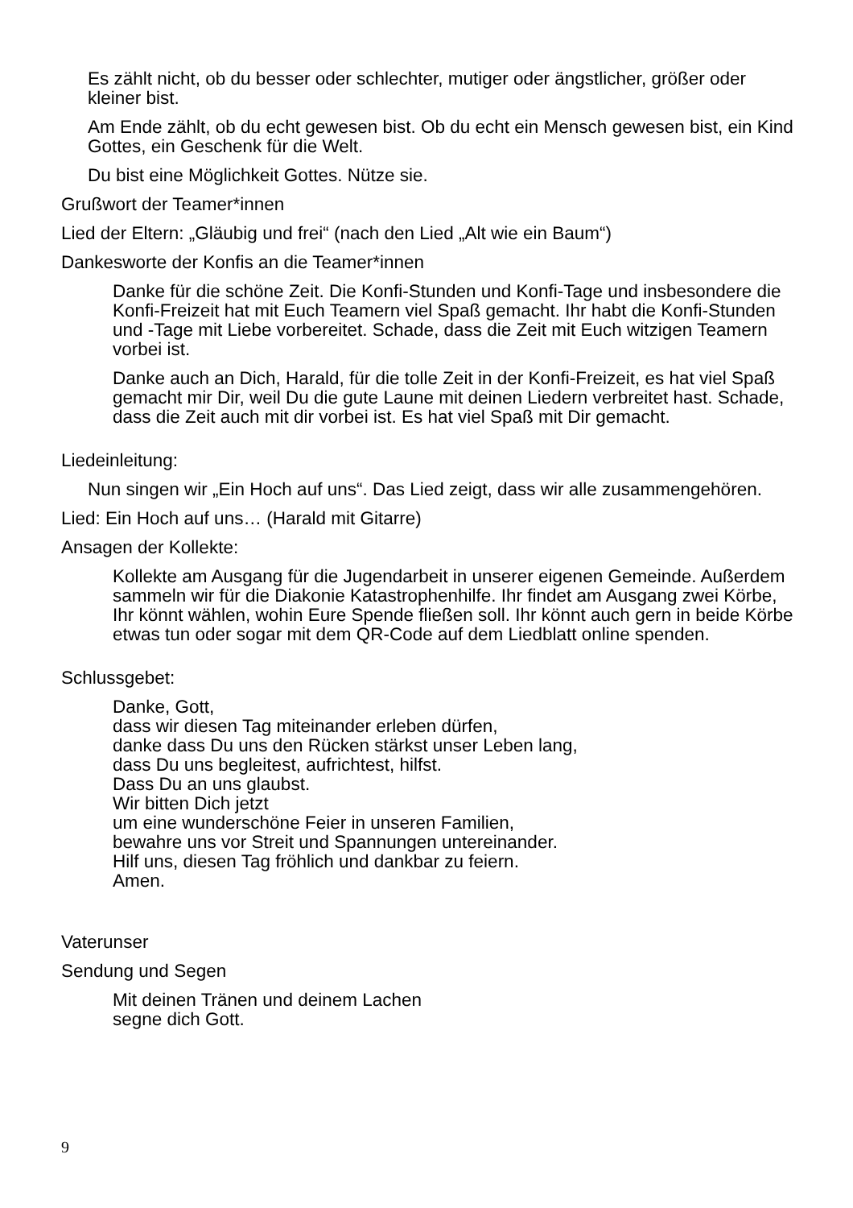Es zählt nicht, ob du besser oder schlechter, mutiger oder ängstlicher, größer oder kleiner bist.
Am Ende zählt, ob du echt gewesen bist. Ob du echt ein Mensch gewesen bist, ein Kind Gottes, ein Geschenk für die Welt.
Du bist eine Möglichkeit Gottes. Nütze sie.
Grußwort der Teamer*innen
Lied der Eltern: „Gläubig und frei“ (nach den Lied „Alt wie ein Baum“)
Dankesworte der Konfis an die Teamer*innen
Danke für die schöne Zeit. Die Konfi-Stunden und Konfi-Tage und insbesondere die Konfi-Freizeit hat mit Euch Teamern viel Spaß gemacht. Ihr habt die Konfi-Stunden und -Tage mit Liebe vorbereitet. Schade, dass die Zeit mit Euch witzigen Teamern vorbei ist.
Danke auch an Dich, Harald, für die tolle Zeit in der Konfi-Freizeit, es hat viel Spaß gemacht mir Dir, weil Du die gute Laune mit deinen Liedern verbreitet hast. Schade, dass die Zeit auch mit dir vorbei ist. Es hat viel Spaß mit Dir gemacht.
Liedeinleitung:
Nun singen wir „Ein Hoch auf uns“. Das Lied zeigt, dass wir alle zusammengehören.
Lied: Ein Hoch auf uns… (Harald mit Gitarre)
Ansagen der Kollekte:
Kollekte am Ausgang für die Jugendarbeit in unserer eigenen Gemeinde. Außerdem sammeln wir für die Diakonie Katastrophenhilfe. Ihr findet am Ausgang zwei Körbe, Ihr könnt wählen, wohin Eure Spende fließen soll. Ihr könnt auch gern in beide Körbe etwas tun oder sogar mit dem QR-Code auf dem Liedblatt online spenden.
Schlussgebet:
Danke, Gott,
dass wir diesen Tag miteinander erleben dürfen,
danke dass Du uns den Rücken stärkst unser Leben lang,
dass Du uns begleitest, aufrichtest, hilfst.
Dass Du an uns glaubst.
Wir bitten Dich jetzt
um eine wunderschöne Feier in unseren Familien,
bewahre uns vor Streit und Spannungen untereinander.
Hilf uns, diesen Tag fröhlich und dankbar zu feiern.
Amen.
Vaterunser
Sendung und Segen
Mit deinen Tränen und deinem Lachen
segne dich Gott.
9